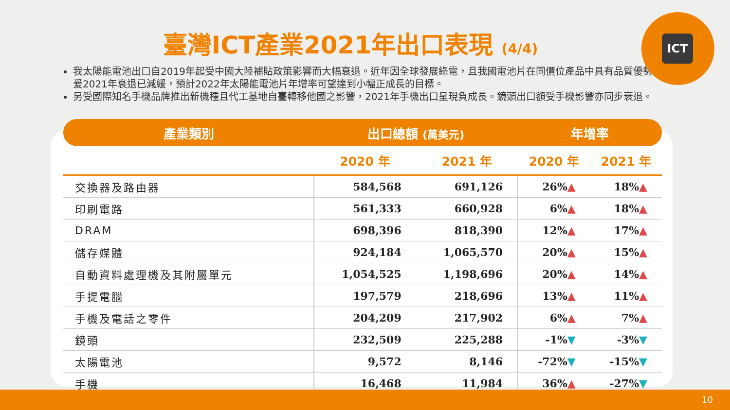臺灣ICT產業2021年出口表現 (4/4)
ICT
我太陽能電池出口自2019年起受中國大陸補貼政策影響而大幅衰退。近年因全球發展綠電，且我國電池片在同價位產品中具有品質優勢，爰2021年衰退已減緩，預計2022年太陽能電池片年增率可望達到小幅正成長的目標。
另受國際知名手機品牌推出新機種且代工基地自臺轉移他國之影響，2021年手機出口呈現負成長。鏡頭出口額受手機影響亦同步衰退。
| 產業類別 | 出口總額 (萬美元) | | 年增率 | |
| --- | --- | --- | --- | --- |
| | 2020 年 | 2021 年 | 2020 年 | 2021 年 |
| 交換器及路由器 | 584,568 | 691,126 | 26% ▲ | 18% ▲ |
| 印刷電路 | 561,333 | 660,928 | 6% ▲ | 18% ▲ |
| DRAM | 698,396 | 818,390 | 12% ▲ | 17% ▲ |
| 儲存媒體 | 924,184 | 1,065,570 | 20% ▲ | 15% ▲ |
| 自動資料處理機及其附屬單元 | 1,054,525 | 1,198,696 | 20% ▲ | 14% ▲ |
| 手提電腦 | 197,579 | 218,696 | 13% ▲ | 11% ▲ |
| 手機及電話之零件 | 204,209 | 217,902 | 6% ▲ | 7% ▲ |
| 鏡頭 | 232,509 | 225,288 | -1% ▼ | -3% ▼ |
| 太陽電池 | 9,572 | 8,146 | -72% ▼ | -15% ▼ |
| 手機 | 16,468 | 11,984 | 36% ▲ | -27% ▼ |
10